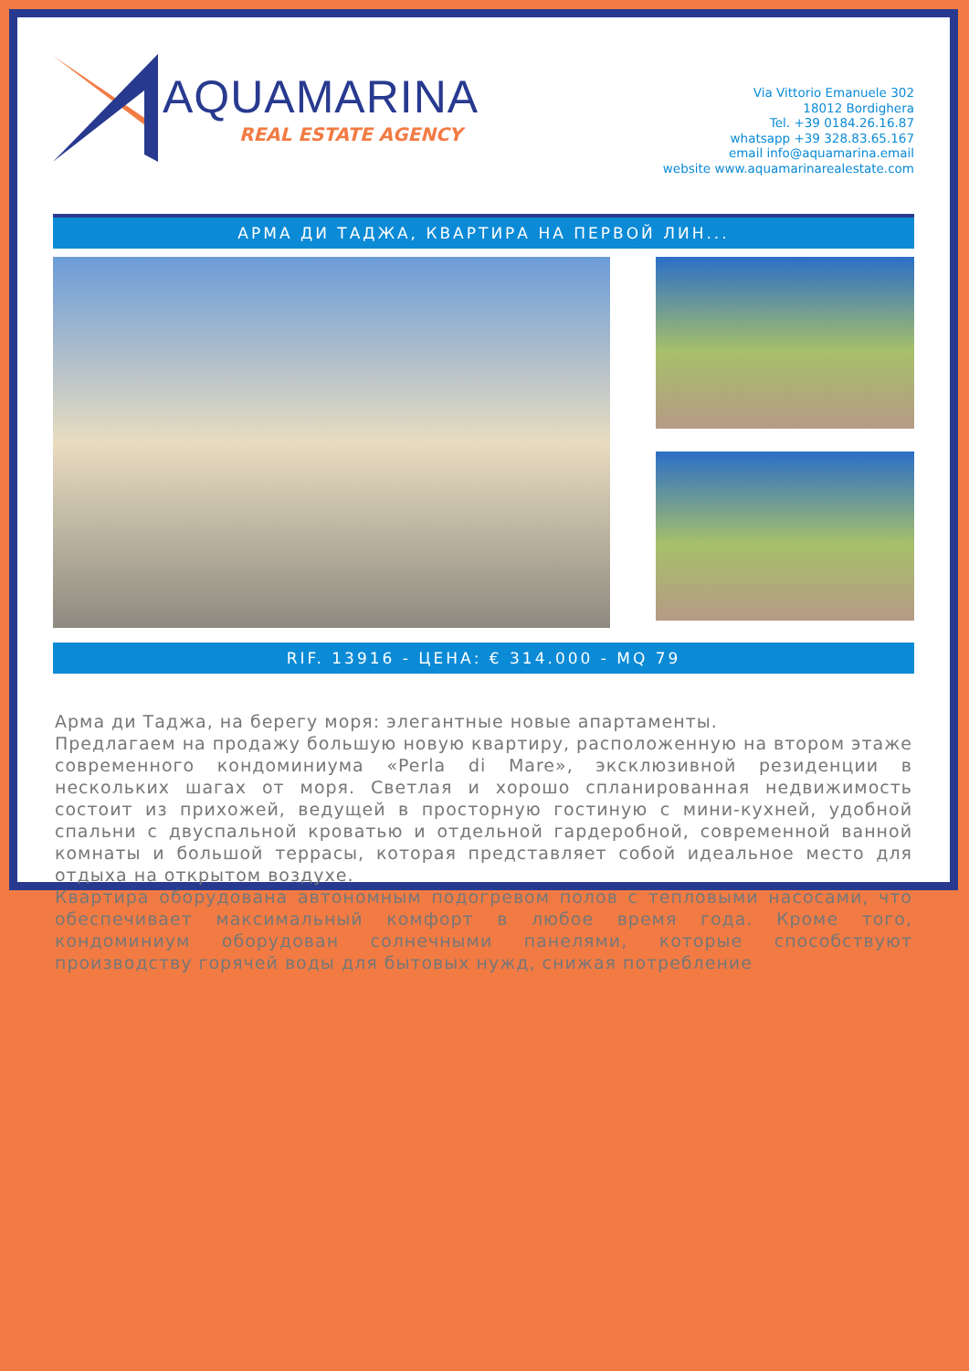AQUAMARINA
REAL ESTATE AGENCY
Via Vittorio Emanuele 302
18012 Bordighera
Tel. +39 0184.26.16.87
whatsapp +39 328.83.65.167
email info@aquamarina.email
website www.aquamarinarealestate.com
АРМА ДИ ТАДЖА, КВАРТИРА НА ПЕРВОЙ ЛИН...
RIF. 13916 - ЦЕНА: € 314.000 - MQ 79
Арма ди Таджа, на берегу моря: элегантные новые апартаменты.
Предлагаем на продажу большую новую квартиру, расположенную на втором этаже современного кондоминиума «Perla di Mare», эксклюзивной резиденции в нескольких шагах от моря. Светлая и хорошо спланированная недвижимость состоит из прихожей, ведущей в просторную гостиную с мини-кухней, удобной спальни с двуспальной кроватью и отдельной гардеробной, современной ванной комнаты и большой террасы, которая представляет собой идеальное место для отдыха на открытом воздухе.
Квартира оборудована автономным подогревом полов с тепловыми насосами, что обеспечивает максимальный комфорт в любое время года. Кроме того, кондоминиум оборудован солнечными панелями, которые способствуют производству горячей воды для бытовых нужд, снижая потребление